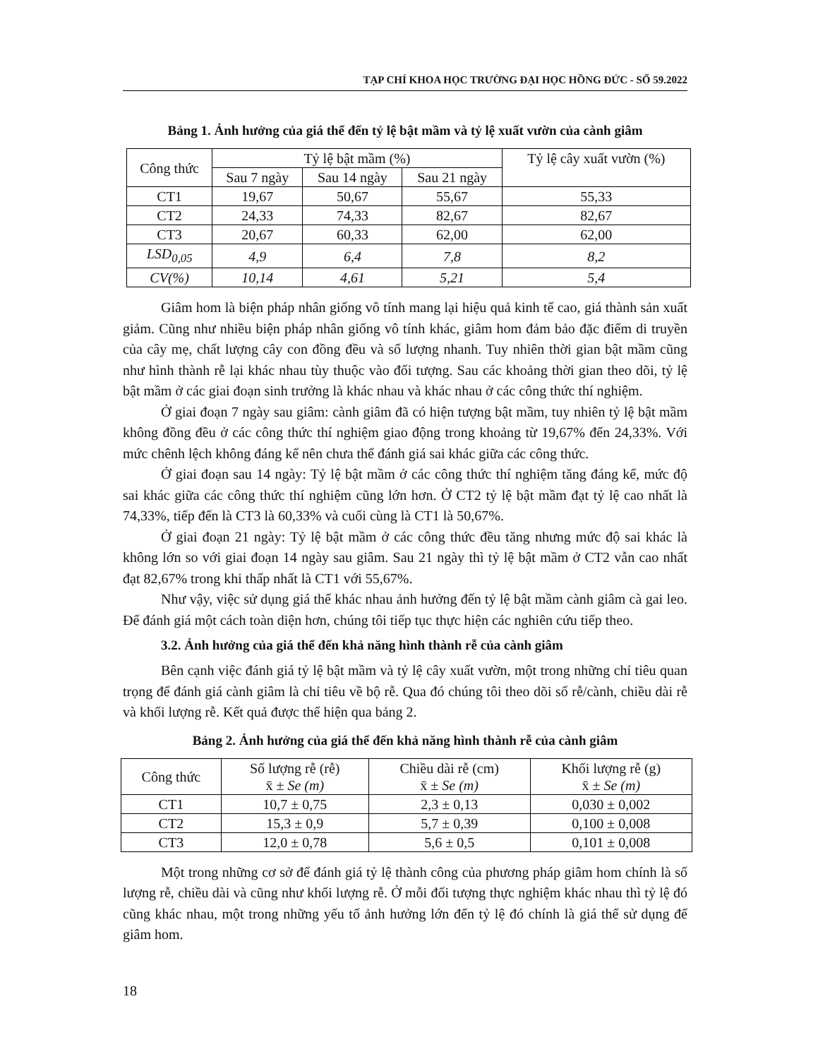TẠP CHÍ KHOA HỌC TRƯỜNG ĐẠI HỌC HỒNG ĐỨC - SỐ 59.2022
Bảng 1. Ảnh hưởng của giá thể đến tỷ lệ bật mầm và tỷ lệ xuất vườn của cành giâm
| Công thức | Tỷ lệ bật mầm (%) | | | Tỷ lệ cây xuất vườn (%) |
| --- | --- | --- | --- | --- |
| | Sau 7 ngày | Sau 14 ngày | Sau 21 ngày | |
| CT1 | 19,67 | 50,67 | 55,67 | 55,33 |
| CT2 | 24,33 | 74,33 | 82,67 | 82,67 |
| CT3 | 20,67 | 60,33 | 62,00 | 62,00 |
| LSD<sub>0,05</sub> | 4,9 | 6,4 | 7,8 | 8,2 |
| CV(%) | 10,14 | 4,61 | 5,21 | 5,4 |
Giâm hom là biện pháp nhân giống vô tính mang lại hiệu quả kinh tế cao, giá thành sản xuất giảm. Cũng như nhiều biện pháp nhân giống vô tính khác, giâm hom đảm bảo đặc điểm di truyền của cây mẹ, chất lượng cây con đồng đều và số lượng nhanh. Tuy nhiên thời gian bật mầm cũng như hình thành rễ lại khác nhau tùy thuộc vào đối tượng. Sau các khoảng thời gian theo dõi, tỷ lệ bật mầm ở các giai đoạn sinh trưởng là khác nhau và khác nhau ở các công thức thí nghiệm.
Ở giai đoạn 7 ngày sau giâm: cành giâm đã có hiện tượng bật mầm, tuy nhiên tỷ lệ bật mầm không đồng đều ở các công thức thí nghiệm giao động trong khoảng từ 19,67% đến 24,33%. Với mức chênh lệch không đáng kể nên chưa thể đánh giá sai khác giữa các công thức.
Ở giai đoạn sau 14 ngày: Tỷ lệ bật mầm ở các công thức thí nghiệm tăng đáng kể, mức độ sai khác giữa các công thức thí nghiệm cũng lớn hơn. Ở CT2 tỷ lệ bật mầm đạt tỷ lệ cao nhất là 74,33%, tiếp đến là CT3 là 60,33% và cuối cùng là CT1 là 50,67%.
Ở giai đoạn 21 ngày: Tỷ lệ bật mầm ở các công thức đều tăng nhưng mức độ sai khác là không lớn so với giai đoạn 14 ngày sau giâm. Sau 21 ngày thì tỷ lệ bật mầm ở CT2 vẫn cao nhất đạt 82,67% trong khi thấp nhất là CT1 với 55,67%.
Như vậy, việc sử dụng giá thể khác nhau ảnh hưởng đến tỷ lệ bật mầm cành giâm cà gai leo. Để đánh giá một cách toàn diện hơn, chúng tôi tiếp tục thực hiện các nghiên cứu tiếp theo.
3.2. Ảnh hưởng của giá thể đến khả năng hình thành rễ của cành giâm
Bên cạnh việc đánh giá tỷ lệ bật mầm và tỷ lệ cây xuất vườn, một trong những chỉ tiêu quan trọng để đánh giá cành giâm là chỉ tiêu về bộ rễ. Qua đó chúng tôi theo dõi số rễ/cành, chiều dài rễ và khối lượng rễ. Kết quả được thể hiện qua bảng 2.
Bảng 2. Ảnh hưởng của giá thể đến khả năng hình thành rễ của cành giâm
| Công thức | Số lượng rễ (rễ) x̄ ± Se (m) | Chiều dài rễ (cm) x̄ ± Se (m) | Khối lượng rễ (g) x̄ ± Se (m) |
| --- | --- | --- | --- |
| CT1 | 10,7 ± 0,75 | 2,3 ± 0,13 | 0,030 ± 0,002 |
| CT2 | 15,3 ± 0,9 | 5,7 ± 0,39 | 0,100 ± 0,008 |
| CT3 | 12,0 ± 0,78 | 5,6 ± 0,5 | 0,101 ± 0,008 |
Một trong những cơ sở để đánh giá tỷ lệ thành công của phương pháp giâm hom chính là số lượng rễ, chiều dài và cũng như khối lượng rễ. Ở mỗi đối tượng thực nghiệm khác nhau thì tỷ lệ đó cũng khác nhau, một trong những yếu tố ảnh hưởng lớn đến tỷ lệ đó chính là giá thể sử dụng để giâm hom.
18